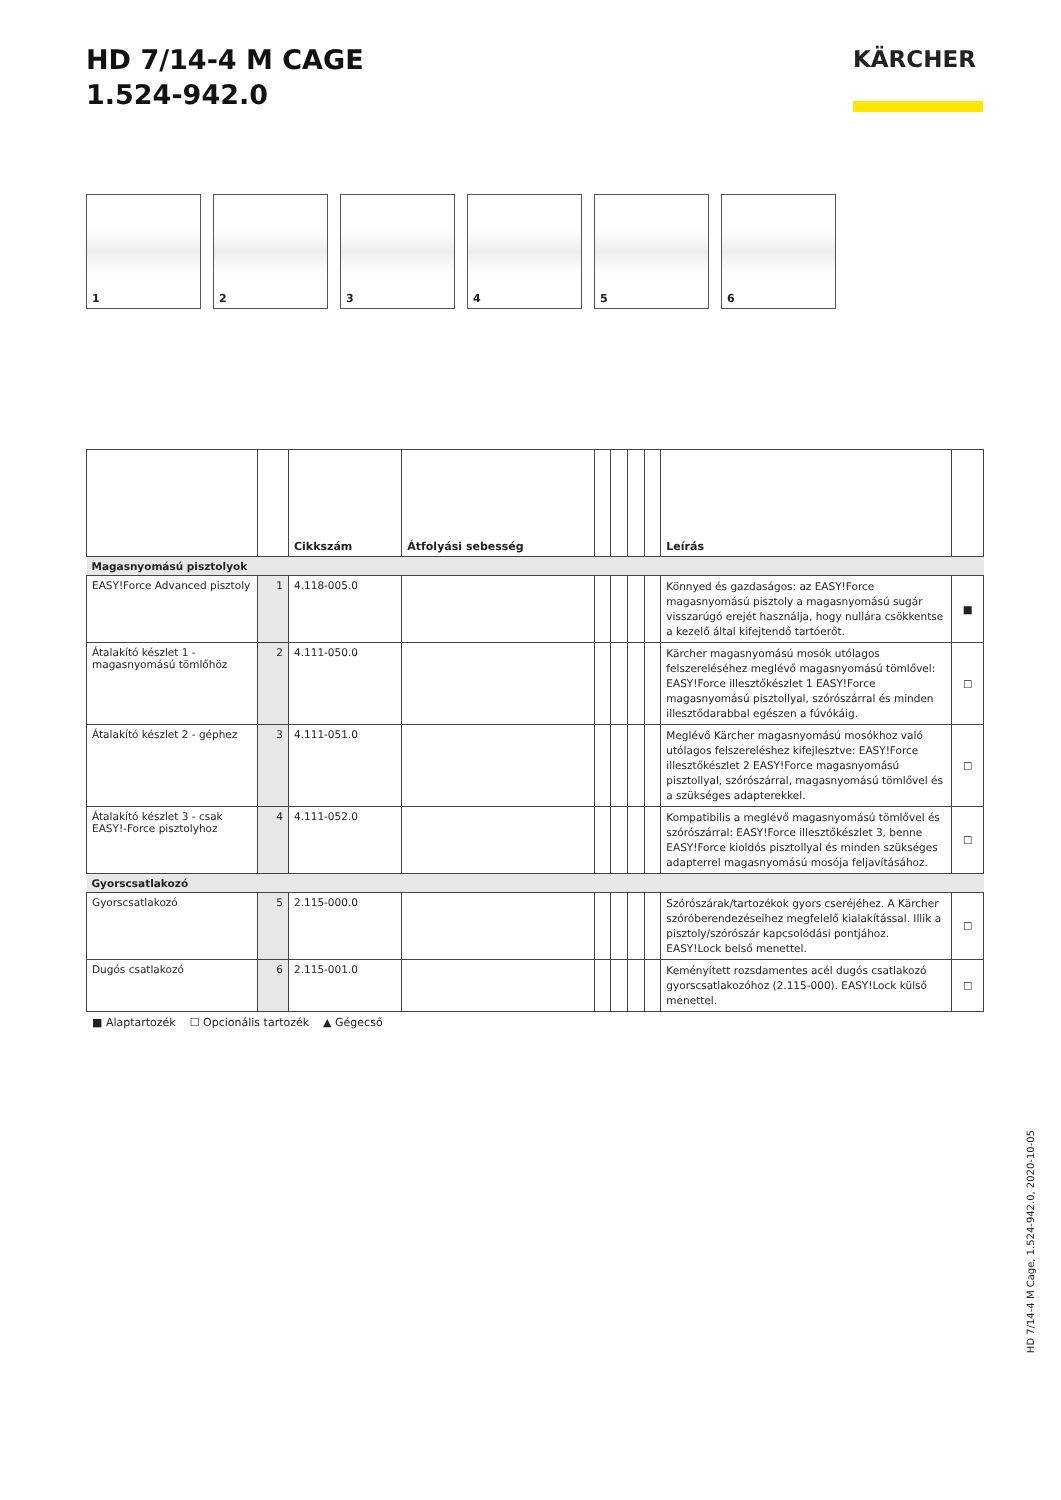HD 7/14-4 M CAGE
1.524-942.0
KÄRCHER
1 2 3 4 5 6
| | | Cikkszám | Átfolyási sebesség | | | | | Leírás | |
| --- | --- | --- | --- | --- | --- | --- | --- | --- | --- |
| Magasnyomású pisztolyok | | | | | | | | | |
| EASY!Force Advanced pisztoly | 1 | 4.118-005.0 | | | | | | Könnyed és gazdaságos: az EASY!Force magasnyomású pisztoly a magasnyomású sugár visszarúgó erejét használja, hogy nullára csökkentse a kezelő által kifejtendő tartóerőt. | ■ |
| Átalakító készlet 1 - magasnyomású tömlőhöz | 2 | 4.111-050.0 | | | | | | Kärcher magasnyomású mosók utólagos felszereléséhez meglévő magasnyomású tömlővel: EASY!Force illesztőkészlet 1 EASY!Force magasnyomású pisztollyal, szórószárral és minden illesztődarabbal egészen a fúvókáig. | ☐ |
| Átalakító készlet 2 - géphez | 3 | 4.111-051.0 | | | | | | Meglévő Kärcher magasnyomású mosókhoz való utólagos felszereléshez kifejlesztve: EASY!Force illesztőkészlet 2 EASY!Force magasnyomású pisztollyal, szórószárral, magasnyomású tömlővel és a szükséges adapterekkel. | ☐ |
| Átalakító készlet 3 - csak EASY!-Force pisztolyhoz | 4 | 4.111-052.0 | | | | | | Kompatibilis a meglévő magasnyomású tömlővel és szórószárral: EASY!Force illesztőkészlet 3, benne EASY!Force kioldós pisztollyal és minden szükséges adapterrel magasnyomású mosója feljavításához. | ☐ |
| Gyorscsatlakozó | | | | | | | | | |
| Gyorscsatlakozó | 5 | 2.115-000.0 | | | | | | Szórószárak/tartozékok gyors cseréjéhez. A Kärcher szóróberendezéseihez megfelelő kialakítással. Illik a pisztoly/szórószár kapcsolódási pontjához. EASY!Lock belső menettel. | ☐ |
| Dugós csatlakozó | 6 | 2.115-001.0 | | | | | | Keményített rozsdamentes acél dugós csatlakozó gyorscsatlakozóhoz (2.115-000). EASY!Lock külső menettel. | ☐ |
■ Alaptartozék ☐ Opcionális tartozék ▲ Gégecső
HD 7/14-4 M Cage, 1.524-942.0, 2020-10-05